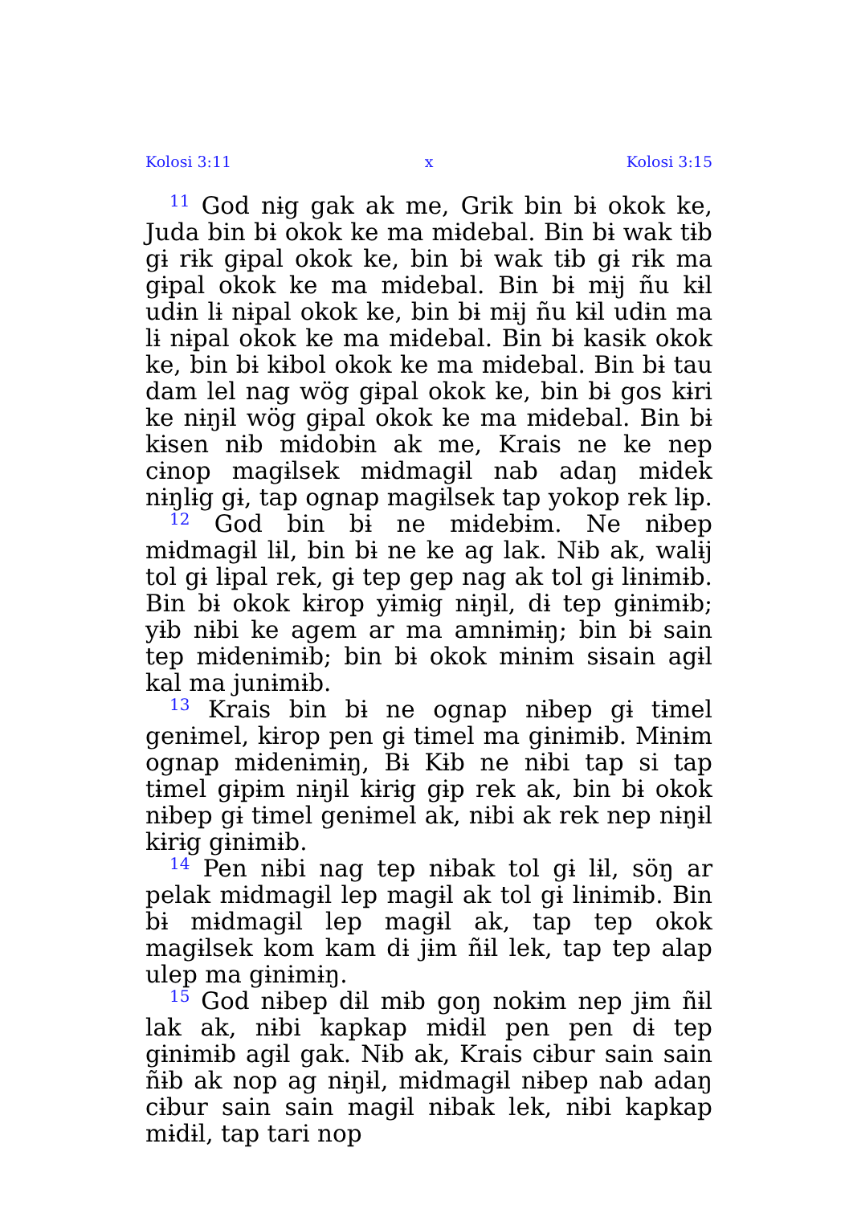Kolosi 3:11 x Kolosi 3:15
<sup>11</sup> God nɨg gak ak me, Grik bin bɨ okok ke, Juda bin bɨ okok ke ma mɨdebal. Bin bɨ wak tɨb gɨ rɨk gɨpal okok ke, bin bɨ wak tɨb gɨ rɨk ma gɨpal okok ke ma mɨdebal. Bin bɨ mɨj ñu kɨl udɨn lɨ nɨpal okok ke, bin bɨ mɨj ñu kɨl udɨn ma lɨ nɨpal okok ke ma mɨdebal. Bin bɨ kasɨk okok ke, bin bɨ kɨbol okok ke ma mɨdebal. Bin bɨ tau dam lel nag wög gɨpal okok ke, bin bɨ gos kɨri ke nɨŋɨl wög gɨpal okok ke ma mɨdebal. Bin bɨ kɨsen nɨb mɨdobɨn ak me, Krais ne ke nep cɨnop magɨlsek mɨdmagɨl nab adaŋ mɨdek nɨŋlɨg gɨ, tap ognap magɨlsek tap yokop rek lɨp.
<sup>12</sup> God bin bɨ ne mɨdebɨm. Ne nɨbep mɨdmagɨl lɨl, bin bɨ ne ke ag lak. Nɨb ak, walɨj tol gɨ lɨpal rek, gɨ tep gep nag ak tol gɨ lɨnɨmɨb. Bin bɨ okok kɨrop yɨmɨg nɨŋɨl, dɨ tep gɨnɨmɨb; yɨb nɨbi ke agem ar ma amnɨmɨŋ; bin bɨ sain tep mɨdenɨmɨb; bin bɨ okok mɨnɨm sɨsain agɨl kal ma junɨmɨb.
<sup>13</sup> Krais bin bɨ ne ognap nɨbep gɨ tɨmel genɨmel, kɨrop pen gɨ tɨmel ma gɨnɨmɨb. Mɨnɨm ognap mɨdenɨmɨŋ, Bɨ Kɨb ne nɨbi tap si tap tɨmel gɨpɨm nɨŋɨl kɨrɨg gɨp rek ak, bin bɨ okok nɨbep gɨ tɨmel genɨmel ak, nɨbi ak rek nep nɨŋɨl kɨrɨg gɨnɨmɨb.
<sup>14</sup> Pen nɨbi nag tep nɨbak tol gɨ lɨl, söŋ ar pelak mɨdmagɨl lep magɨl ak tol gɨ lɨnɨmɨb. Bin bɨ mɨdmagɨl lep magɨl ak, tap tep okok magɨlsek kom kam dɨ jɨm ñɨl lek, tap tep alap ulep ma gɨnɨmɨŋ.
<sup>15</sup> God nɨbep dɨl mɨb goŋ nokɨm nep jɨm ñɨl lak ak, nɨbi kapkap mɨdɨl pen pen dɨ tep gɨnɨmɨb agɨl gak. Nɨb ak, Krais cɨbur sain sain ñɨb ak nop ag nɨŋɨl, mɨdmagɨl nɨbep nab adaŋ cɨbur sain sain magɨl nɨbak lek, nɨbi kapkap mɨdɨl, tap tari nop